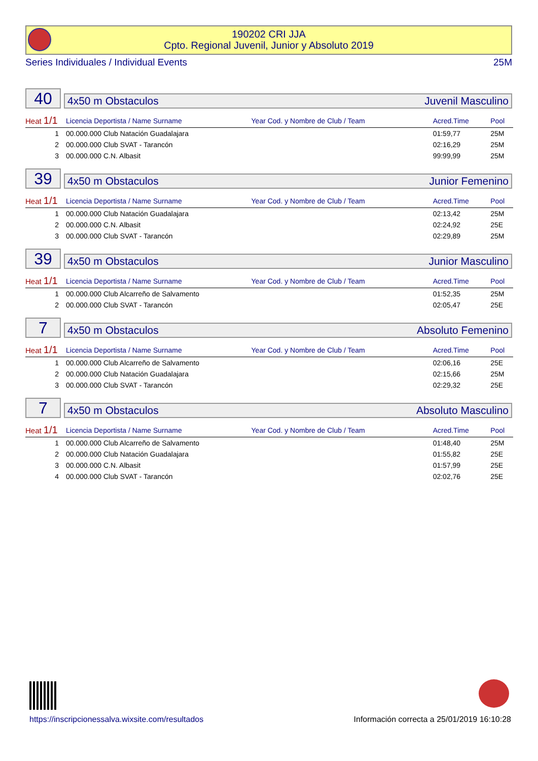190202 CRI JJA
Cpto. Regional Juvenil, Junior y Absoluto 2019
Series Individuales / Individual Events 25M
40
4x50 m Obstaculos Juvenil Masculino
| Heat 1/1 | Licencia Deportista / Name Surname | Year Cod. y Nombre de Club / Team | Acred.Time | Pool |
| --- | --- | --- | --- | --- |
| 1 | 00.000.000 Club Natación Guadalajara | | 01:59,77 | 25M |
| 2 | 00.000.000 Club SVAT - Tarancón | | 02:16,29 | 25M |
| 3 | 00.000.000 C.N. Albasit | | 99:99,99 | 25M |
39
4x50 m Obstaculos Junior Femenino
| Heat 1/1 | Licencia Deportista / Name Surname | Year Cod. y Nombre de Club / Team | Acred.Time | Pool |
| --- | --- | --- | --- | --- |
| 1 | 00.000.000 Club Natación Guadalajara | | 02:13,42 | 25M |
| 2 | 00.000.000 C.N. Albasit | | 02:24,92 | 25E |
| 3 | 00.000.000 Club SVAT - Tarancón | | 02:29,89 | 25M |
39
4x50 m Obstaculos Junior Masculino
| Heat 1/1 | Licencia Deportista / Name Surname | Year Cod. y Nombre de Club / Team | Acred.Time | Pool |
| --- | --- | --- | --- | --- |
| 1 | 00.000.000 Club Alcarreño de Salvamento | | 01:52,35 | 25M |
| 2 | 00.000.000 Club SVAT - Tarancón | | 02:05,47 | 25E |
7
4x50 m Obstaculos Absoluto Femenino
| Heat 1/1 | Licencia Deportista / Name Surname | Year Cod. y Nombre de Club / Team | Acred.Time | Pool |
| --- | --- | --- | --- | --- |
| 1 | 00.000.000 Club Alcarreño de Salvamento | | 02:06,16 | 25E |
| 2 | 00.000.000 Club Natación Guadalajara | | 02:15,66 | 25M |
| 3 | 00.000.000 Club SVAT - Tarancón | | 02:29,32 | 25E |
7
4x50 m Obstaculos Absoluto Masculino
| Heat 1/1 | Licencia Deportista / Name Surname | Year Cod. y Nombre de Club / Team | Acred.Time | Pool |
| --- | --- | --- | --- | --- |
| 1 | 00.000.000 Club Alcarreño de Salvamento | | 01:48,40 | 25M |
| 2 | 00.000.000 Club Natación Guadalajara | | 01:55,82 | 25E |
| 3 | 00.000.000 C.N. Albasit | | 01:57,99 | 25E |
| 4 | 00.000.000 Club SVAT - Tarancón | | 02:02,76 | 25E |
https://inscripcionessalva.wixsite.com/resultados
Información correcta a 25/01/2019 16:10:28